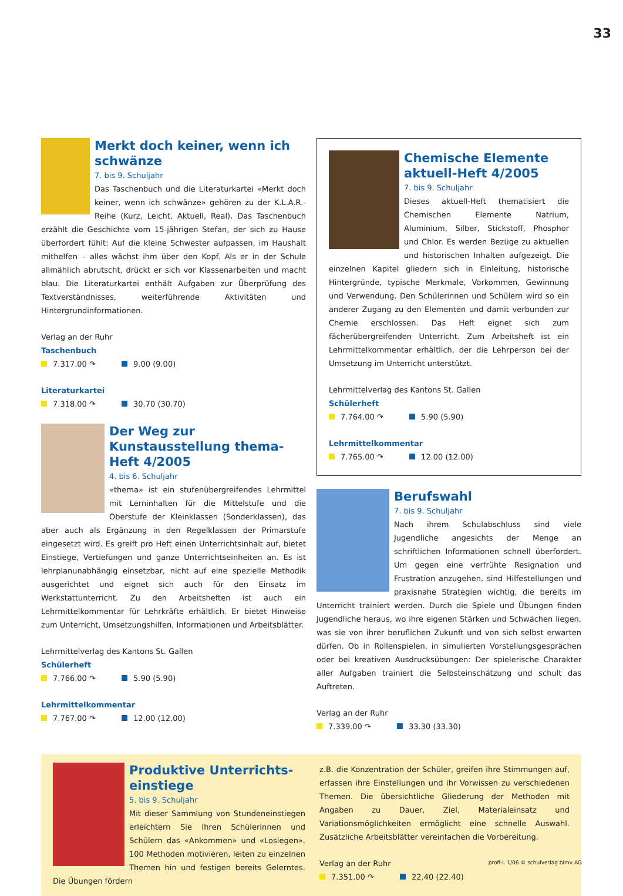33
Merkt doch keiner, wenn ich schwänze
7. bis 9. Schuljahr
Das Taschenbuch und die Literaturkartei «Merkt doch keiner, wenn ich schwänze» gehören zu der K.L.A.R.-Reihe (Kurz, Leicht, Aktuell, Real). Das Taschenbuch erzählt die Geschichte vom 15-jährigen Stefan, der sich zu Hause überfordert fühlt: Auf die kleine Schwester aufpassen, im Haushalt mithelfen – alles wächst ihm über den Kopf. Als er in der Schule allmählich abrutscht, drückt er sich vor Klassenarbeiten und macht blau. Die Literaturkartei enthält Aufgaben zur Überprüfung des Textverständnisses, weiterführende Aktivitäten und Hintergrundinformationen.
Verlag an der Ruhr
Taschenbuch
7.317.00 ↷ 9.00 (9.00)
Literaturkartei
7.318.00 ↷ 30.70 (30.70)
Der Weg zur Kunstausstellung thema-Heft 4/2005
4. bis 6. Schuljahr
«thema» ist ein stufenübergreifendes Lehrmittel mit Lerninhalten für die Mittelstufe und die Oberstufe der Kleinklassen (Sonderklassen), das aber auch als Ergänzung in den Regelklassen der Primarstufe eingesetzt wird. Es greift pro Heft einen Unterrichtsinhalt auf, bietet Einstiege, Vertiefungen und ganze Unterrichtseinheiten an. Es ist lehrplanunabhängig einsetzbar, nicht auf eine spezielle Methodik ausgerichtet und eignet sich auch für den Einsatz im Werkstattunterricht. Zu den Arbeitsheften ist auch ein Lehrmittelkommentar für Lehrkräfte erhältlich. Er bietet Hinweise zum Unterricht, Umsetzungshilfen, Informationen und Arbeitsblätter.
Lehrmittelverlag des Kantons St. Gallen
Schülerheft
7.766.00 ↷ 5.90 (5.90)
Lehrmittelkommentar
7.767.00 ↷ 12.00 (12.00)
Chemische Elemente aktuell-Heft 4/2005
7. bis 9. Schuljahr
Dieses aktuell-Heft thematisiert die Chemischen Elemente Natrium, Aluminium, Silber, Stickstoff, Phosphor und Chlor. Es werden Bezüge zu aktuellen und historischen Inhalten aufgezeigt. Die einzelnen Kapitel gliedern sich in Einleitung, historische Hintergründe, typische Merkmale, Vorkommen, Gewinnung und Verwendung. Den Schülerinnen und Schülern wird so ein anderer Zugang zu den Elementen und damit verbunden zur Chemie erschlossen. Das Heft eignet sich zum fächerübergreifenden Unterricht. Zum Arbeitsheft ist ein Lehrmittelkommentar erhältlich, der die Lehrperson bei der Umsetzung im Unterricht unterstützt.
Lehrmittelverlag des Kantons St. Gallen
Schülerheft
7.764.00 ↷ 5.90 (5.90)
Lehrmittelkommentar
7.765.00 ↷ 12.00 (12.00)
Berufswahl
7. bis 9. Schuljahr
Nach ihrem Schulabschluss sind viele Jugendliche angesichts der Menge an schriftlichen Informationen schnell überfordert. Um gegen eine verfrühte Resignation und Frustration anzugehen, sind Hilfestellungen und praxisnahe Strategien wichtig, die bereits im Unterricht trainiert werden. Durch die Spiele und Übungen finden Jugendliche heraus, wo ihre eigenen Stärken und Schwächen liegen, was sie von ihrer beruflichen Zukunft und von sich selbst erwarten dürfen. Ob in Rollenspielen, in simulierten Vorstellungsgesprächen oder bei kreativen Ausdrucksübungen: Der spielerische Charakter aller Aufgaben trainiert die Selbsteinschätzung und schult das Auftreten.
Verlag an der Ruhr
7.339.00 ↷ 33.30 (33.30)
Produktive Unterrichts-einstiege
5. bis 9. Schuljahr
Mit dieser Sammlung von Stundeneinstiegen erleichtern Sie Ihren Schülerinnen und Schülern das «Ankommen» und «Loslegen». 100 Methoden motivieren, leiten zu einzelnen Themen hin und festigen bereits Gelerntes. Die Übungen fördern
z.B. die Konzentration der Schüler, greifen ihre Stimmungen auf, erfassen ihre Einstellungen und ihr Vorwissen zu verschiedenen Themen. Die übersichtliche Gliederung der Methoden mit Angaben zu Dauer, Ziel, Materialeinsatz und Variationsmöglichkeiten ermöglicht eine schnelle Auswahl. Zusätzliche Arbeitsblätter vereinfachen die Vorbereitung.
Verlag an der Ruhr
7.351.00 ↷ 22.40 (22.40)
profi-L 1/06 © schulverlag blmv AG